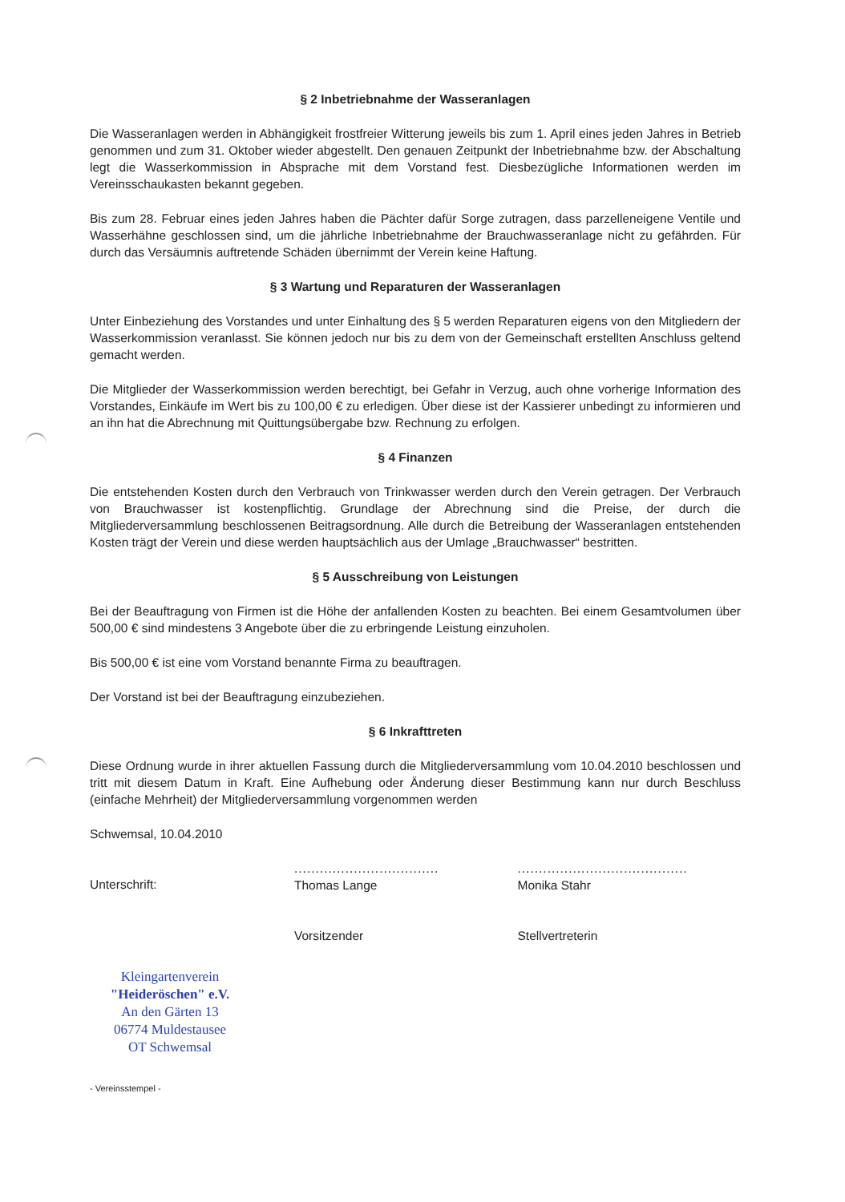§ 2 Inbetriebnahme der Wasseranlagen
Die Wasseranlagen werden in Abhängigkeit frostfreier Witterung jeweils bis zum 1. April eines jeden Jahres in Betrieb genommen und zum 31. Oktober wieder abgestellt. Den genauen Zeitpunkt der Inbetriebnahme bzw. der Abschaltung legt die Wasserkommission in Absprache mit dem Vorstand fest. Diesbezügliche Informationen werden im Vereinsschaukasten bekannt gegeben.
Bis zum 28. Februar eines jeden Jahres haben die Pächter dafür Sorge zutragen, dass parzelleneigene Ventile und Wasserhähne geschlossen sind, um die jährliche Inbetriebnahme der Brauchwasseranlage nicht zu gefährden. Für durch das Versäumnis auftretende Schäden übernimmt der Verein keine Haftung.
§ 3 Wartung und Reparaturen der Wasseranlagen
Unter Einbeziehung des Vorstandes und unter Einhaltung des § 5 werden Reparaturen eigens von den Mitgliedern der Wasserkommission veranlasst. Sie können jedoch nur bis zu dem von der Gemeinschaft erstellten Anschluss geltend gemacht werden.
Die Mitglieder der Wasserkommission werden berechtigt, bei Gefahr in Verzug, auch ohne vorherige Information des Vorstandes, Einkäufe im Wert bis zu 100,00 € zu erledigen. Über diese ist der Kassierer unbedingt zu informieren und an ihn hat die Abrechnung mit Quittungsübergabe bzw. Rechnung zu erfolgen.
§ 4 Finanzen
Die entstehenden Kosten durch den Verbrauch von Trinkwasser werden durch den Verein getragen. Der Verbrauch von Brauchwasser ist kostenpflichtig. Grundlage der Abrechnung sind die Preise, der durch die Mitgliederversammlung beschlossenen Beitragsordnung. Alle durch die Betreibung der Wasseranlagen entstehenden Kosten trägt der Verein und diese werden hauptsächlich aus der Umlage „Brauchwasser“ bestritten.
§ 5 Ausschreibung von Leistungen
Bei der Beauftragung von Firmen ist die Höhe der anfallenden Kosten zu beachten. Bei einem Gesamtvolumen über 500,00 € sind mindestens 3 Angebote über die zu erbringende Leistung einzuholen.
Bis 500,00 € ist eine vom Vorstand benannte Firma zu beauftragen.
Der Vorstand ist bei der Beauftragung einzubeziehen.
§ 6 Inkrafttreten
Diese Ordnung wurde in ihrer aktuellen Fassung durch die Mitgliederversammlung vom 10.04.2010 beschlossen und tritt mit diesem Datum in Kraft. Eine Aufhebung oder Änderung dieser Bestimmung kann nur durch Beschluss (einfache Mehrheit) der Mitgliederversammlung vorgenommen werden
Schwemsal, 10.04.2010
Unterschrift:
..................................
Thomas Lange
Vorsitzender
........................................
Monika Stahr
Stellvertreterin
Kleingartenverein
"Heideröschen" e.V.
An den Gärten 13
06774 Muldestausee
OT Schwemsal
- Vereinsstempel -